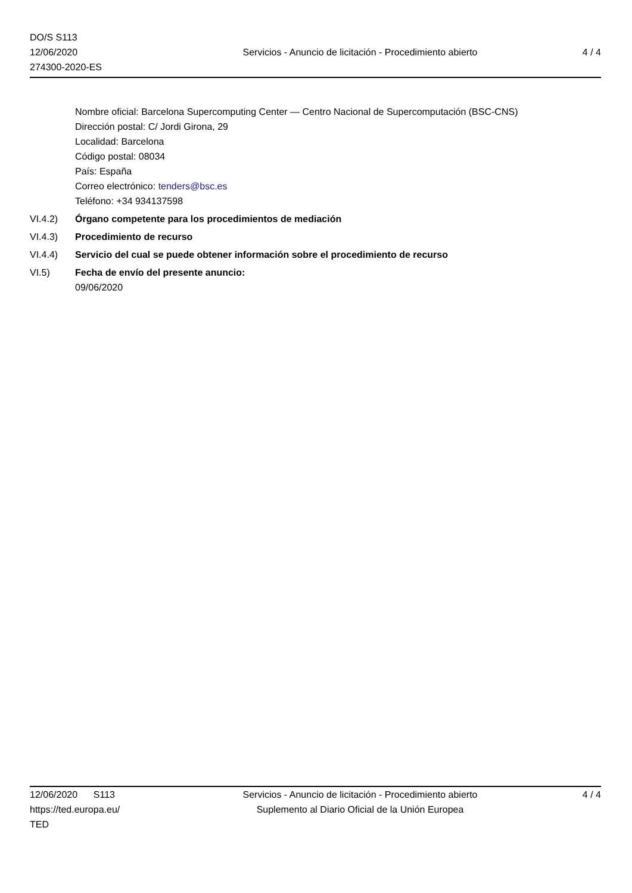DO/S S113
12/06/2020
274300-2020-ES
Servicios - Anuncio de licitación - Procedimiento abierto
4 / 4
Nombre oficial: Barcelona Supercomputing Center — Centro Nacional de Supercomputación (BSC-CNS)
Dirección postal: C/ Jordi Girona, 29
Localidad: Barcelona
Código postal: 08034
País: España
Correo electrónico: tenders@bsc.es
Teléfono: +34 934137598
VI.4.2) Órgano competente para los procedimientos de mediación
VI.4.3) Procedimiento de recurso
VI.4.4) Servicio del cual se puede obtener información sobre el procedimiento de recurso
VI.5) Fecha de envío del presente anuncio:
09/06/2020
12/06/2020 S113
https://ted.europa.eu/
TED
Servicios - Anuncio de licitación - Procedimiento abierto
Suplemento al Diario Oficial de la Unión Europea
4 / 4